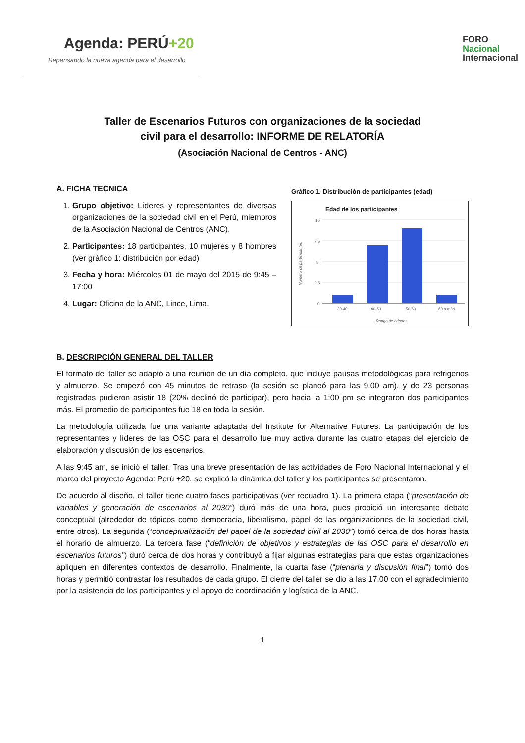Agenda: PERÚ+20
Repensando la nueva agenda para el desarrollo
FORO
Nacional
Internacional
Taller de Escenarios Futuros con organizaciones de la sociedad
civil para el desarrollo: INFORME DE RELATORÍA
(Asociación Nacional de Centros - ANC)
A. FICHA TECNICA
1. Grupo objetivo: Líderes y representantes de diversas organizaciones de la sociedad civil en el Perú, miembros de la Asociación Nacional de Centros (ANC).
2. Participantes: 18 participantes, 10 mujeres y 8 hombres (ver gráfico 1: distribución por edad)
3. Fecha y hora: Miércoles 01 de mayo del 2015 de 9:45 – 17:00
4. Lugar: Oficina de la ANC, Lince, Lima.
Gráfico 1. Distribución de participantes (edad)
Edad de los participantes
10
7.5
5
2.5
0
30-40
40-50
50-60
60 a más
Rango de edades
Número de participantes
B. DESCRIPCIÓN GENERAL DEL TALLER
El formato del taller se adaptó a una reunión de un día completo, que incluye pausas metodológicas para refrigerios y almuerzo. Se empezó con 45 minutos de retraso (la sesión se planeó para las 9.00 am), y de 23 personas registradas pudieron asistir 18 (20% declinó de participar), pero hacia la 1:00 pm se integraron dos participantes más. El promedio de participantes fue 18 en toda la sesión.
La metodología utilizada fue una variante adaptada del Institute for Alternative Futures. La participación de los representantes y líderes de las OSC para el desarrollo fue muy activa durante las cuatro etapas del ejercicio de elaboración y discusión de los escenarios.
A las 9:45 am, se inició el taller. Tras una breve presentación de las actividades de Foro Nacional Internacional y el marco del proyecto Agenda: Perú +20, se explicó la dinámica del taller y los participantes se presentaron.
De acuerdo al diseño, el taller tiene cuatro fases participativas (ver recuadro 1). La primera etapa (“presentación de variables y generación de escenarios al 2030”) duró más de una hora, pues propició un interesante debate conceptual (alrededor de tópicos como democracia, liberalismo, papel de las organizaciones de la sociedad civil, entre otros). La segunda (“conceptualización del papel de la sociedad civil al 2030”) tomó cerca de dos horas hasta el horario de almuerzo. La tercera fase (“definición de objetivos y estrategias de las OSC para el desarrollo en escenarios futuros”) duró cerca de dos horas y contribuyó a fijar algunas estrategias para que estas organizaciones apliquen en diferentes contextos de desarrollo. Finalmente, la cuarta fase (“plenaria y discusión final”) tomó dos horas y permitió contrastar los resultados de cada grupo. El cierre del taller se dio a las 17.00 con el agradecimiento por la asistencia de los participantes y el apoyo de coordinación y logística de la ANC.
1